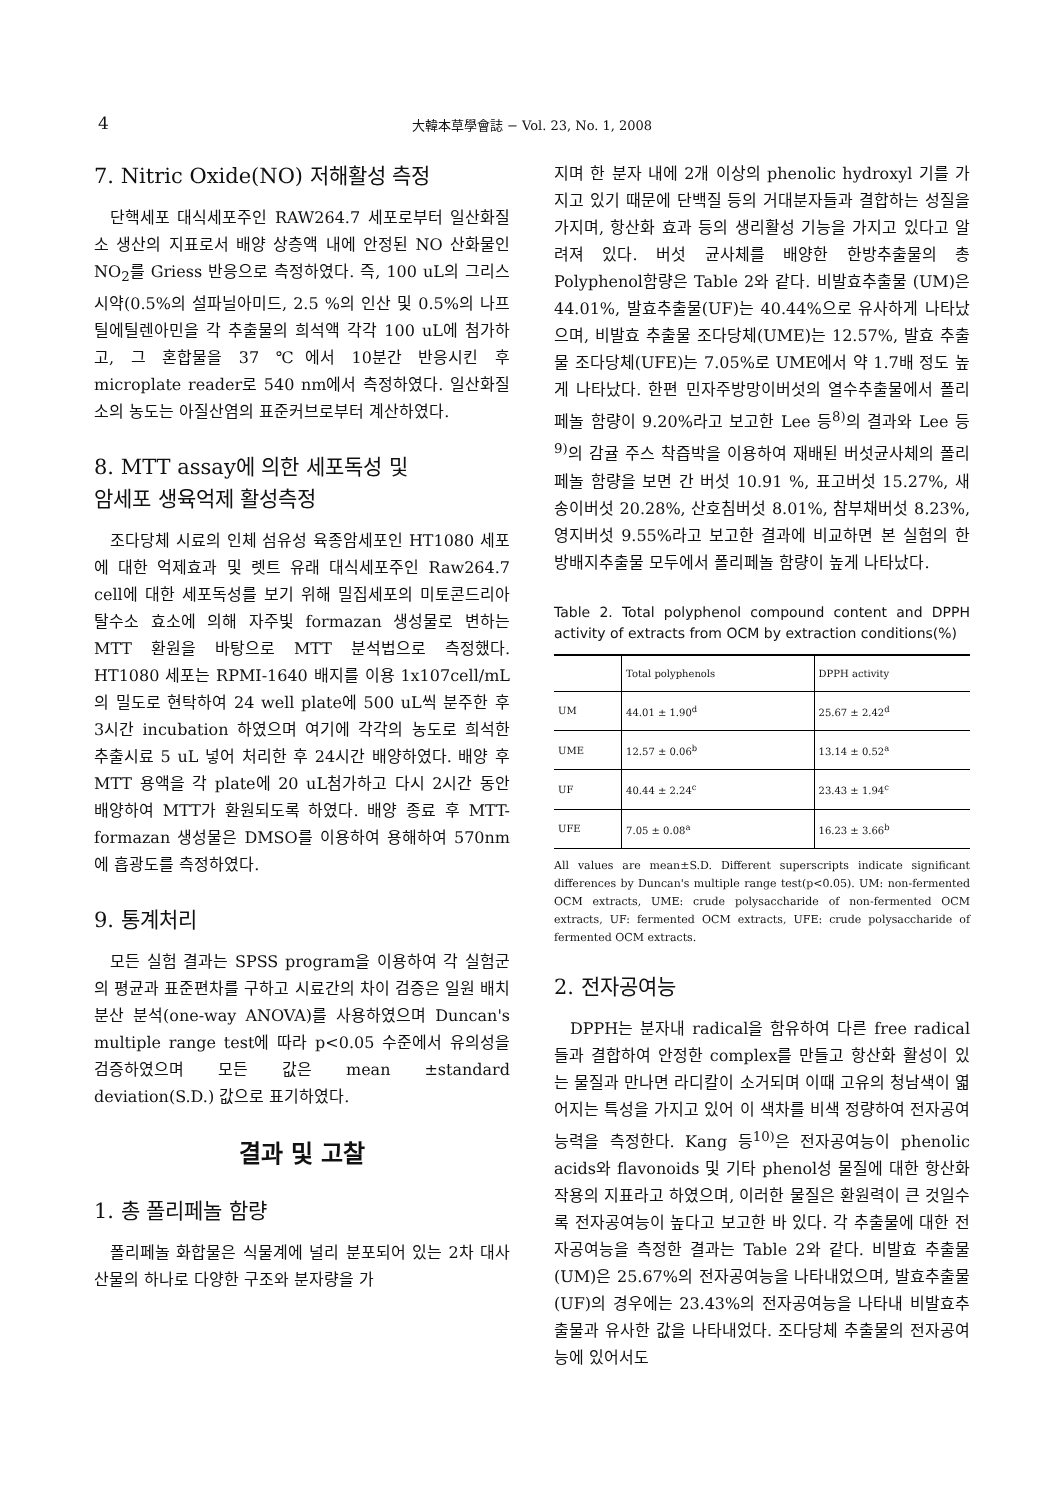4 大韓本草學會誌 − Vol. 23, No. 1, 2008
7. Nitric Oxide(NO) 저해활성 측정
단핵세포 대식세포주인 RAW264.7 세포로부터 일산화질소 생산의 지표로서 배양 상층액 내에 안정된 NO 산화물인 NO<sub>2</sub>를 Griess 반응으로 측정하였다. 즉, 100 uL의 그리스 시약(0.5%의 설파닐아미드, 2.5 %의 인산 및 0.5%의 나프틸에틸렌아민을 각 추출물의 희석액 각각 100 uL에 첨가하고, 그 혼합물을 37 ℃에서 10분간 반응시킨 후 microplate reader로 540 nm에서 측정하였다. 일산화질소의 농도는 아질산염의 표준커브로부터 계산하였다.
8. MTT assay에 의한 세포독성 및
암세포 생육억제 활성측정
조다당체 시료의 인체 섬유성 육종암세포인 HT1080 세포에 대한 억제효과 및 렛트 유래 대식세포주인 Raw264.7 cell에 대한 세포독성를 보기 위해 밀집세포의 미토콘드리아 탈수소 효소에 의해 자주빛 formazan 생성물로 변하는 MTT 환원을 바탕으로 MTT 분석법으로 측정했다. HT1080 세포는 RPMI-1640 배지를 이용 1x107cell/mL의 밀도로 현탁하여 24 well plate에 500 uL씩 분주한 후 3시간 incubation 하였으며 여기에 각각의 농도로 희석한 추출시료 5 uL 넣어 처리한 후 24시간 배양하였다. 배양 후 MTT 용액을 각 plate에 20 uL첨가하고 다시 2시간 동안 배양하여 MTT가 환원되도록 하였다. 배양 종료 후 MTT-formazan 생성물은 DMSO를 이용하여 용해하여 570nm에 흡광도를 측정하였다.
9. 통계처리
모든 실험 결과는 SPSS program을 이용하여 각 실험군의 평균과 표준편차를 구하고 시료간의 차이 검증은 일원 배치 분산 분석(one-way ANOVA)를 사용하였으며 Duncan's multiple range test에 따라 p<0.05 수준에서 유의성을 검증하였으며 모든 값은 mean ±standard deviation(S.D.) 값으로 표기하였다.
결과 및 고찰
1. 총 폴리페놀 함량
폴리페놀 화합물은 식물계에 널리 분포되어 있는 2차 대사산물의 하나로 다양한 구조와 분자량을 가
지며 한 분자 내에 2개 이상의 phenolic hydroxyl 기를 가지고 있기 때문에 단백질 등의 거대분자들과 결합하는 성질을 가지며, 항산화 효과 등의 생리활성 기능을 가지고 있다고 알려져 있다. 버섯 균사체를 배양한 한방추출물의 총 Polyphenol함량은 Table 2와 같다. 비발효추출물 (UM)은 44.01%, 발효추출물(UF)는 40.44%으로 유사하게 나타났으며, 비발효 추출물 조다당체(UME)는 12.57%, 발효 추출물 조다당체(UFE)는 7.05%로 UME에서 약 1.7배 정도 높게 나타났다. 한편 민자주방망이버섯의 열수추출물에서 폴리페놀 함량이 9.20%라고 보고한 Lee 등<sup>8)</sup>의 결과와 Lee 등<sup>9)</sup>의 감귤 주스 착즙박을 이용하여 재배된 버섯균사체의 폴리페놀 함량을 보면 간 버섯 10.91 %, 표고버섯 15.27%, 새송이버섯 20.28%, 산호침버섯 8.01%, 참부채버섯 8.23%, 영지버섯 9.55%라고 보고한 결과에 비교하면 본 실험의 한방배지추출물 모두에서 폴리페놀 함량이 높게 나타났다.
Table 2. Total polyphenol compound content and DPPH activity of extracts from OCM by extraction conditions(%)
| | Total polyphenols | DPPH activity |
| --- | --- | --- |
| UM | 44.01 ± 1.90<sup>d</sup> | 25.67 ± 2.42<sup>d</sup> |
| UME | 12.57 ± 0.06<sup>b</sup> | 13.14 ± 0.52<sup>a</sup> |
| UF | 40.44 ± 2.24<sup>c</sup> | 23.43 ± 1.94<sup>c</sup> |
| UFE | 7.05 ± 0.08<sup>a</sup> | 16.23 ± 3.66<sup>b</sup> |
All values are mean±S.D. Different superscripts indicate significant differences by Duncan's multiple range test(p<0.05). UM: non-fermented OCM extracts, UME: crude polysaccharide of non-fermented OCM extracts, UF: fermented OCM extracts, UFE: crude polysaccharide of fermented OCM extracts.
2. 전자공여능
DPPH는 분자내 radical을 함유하여 다른 free radical들과 결합하여 안정한 complex를 만들고 항산화 활성이 있는 물질과 만나면 라디칼이 소거되며 이때 고유의 청남색이 엷어지는 특성을 가지고 있어 이 색차를 비색 정량하여 전자공여능력을 측정한다. Kang 등<sup>10)</sup>은 전자공여능이 phenolic acids와 flavonoids 및 기타 phenol성 물질에 대한 항산화작용의 지표라고 하였으며, 이러한 물질은 환원력이 큰 것일수록 전자공여능이 높다고 보고한 바 있다. 각 추출물에 대한 전자공여능을 측정한 결과는 Table 2와 같다. 비발효 추출물(UM)은 25.67%의 전자공여능을 나타내었으며, 발효추출물(UF)의 경우에는 23.43%의 전자공여능을 나타내 비발효추출물과 유사한 값을 나타내었다. 조다당체 추출물의 전자공여능에 있어서도